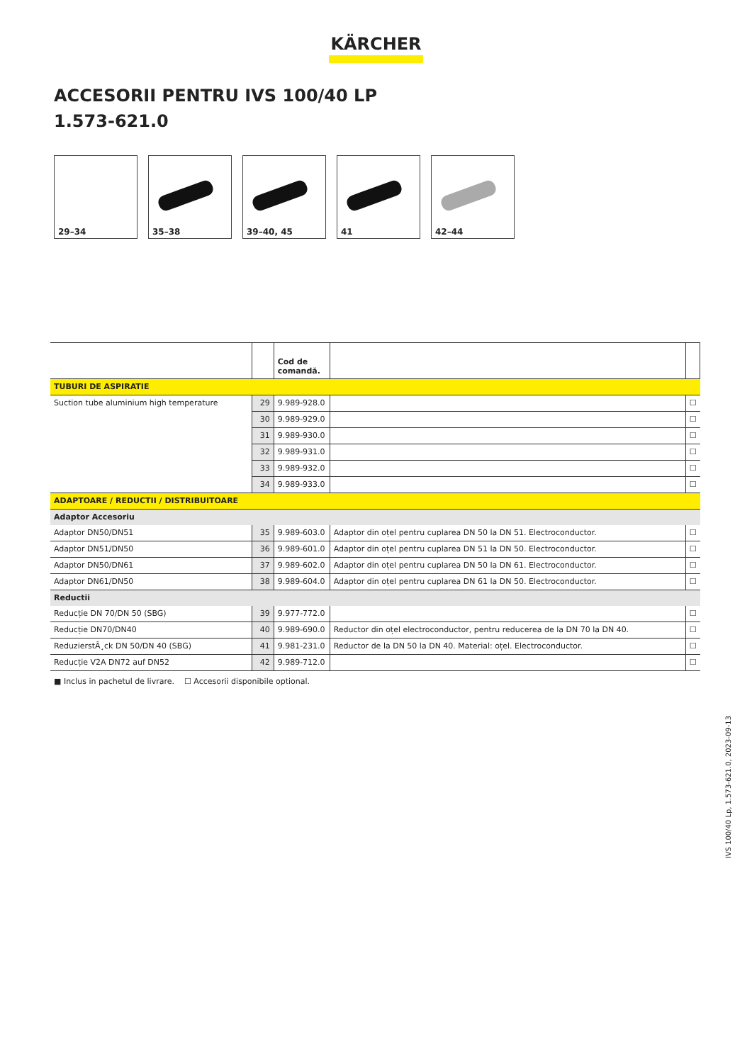KÄRCHER
ACCESORII PENTRU IVS 100/40 LP
1.573-621.0
29–34
35–38
39–40, 45
41
42–44
| | | Cod de comandă. | | |
| --- | --- | --- | --- | --- |
| TUBURI DE ASPIRATIE | | | | |
| Suction tube aluminium high temperature | 29 | 9.989-928.0 | | ☐ |
| | 30 | 9.989-929.0 | | ☐ |
| | 31 | 9.989-930.0 | | ☐ |
| | 32 | 9.989-931.0 | | ☐ |
| | 33 | 9.989-932.0 | | ☐ |
| | 34 | 9.989-933.0 | | ☐ |
| ADAPTOARE / REDUCTII / DISTRIBUITOARE | | | | |
| Adaptor Accesoriu | | | | |
| Adaptor DN50/DN51 | 35 | 9.989-603.0 | Adaptor din oțel pentru cuplarea DN 50 la DN 51. Electroconductor. | ☐ |
| Adaptor DN51/DN50 | 36 | 9.989-601.0 | Adaptor din oțel pentru cuplarea DN 51 la DN 50. Electroconductor. | ☐ |
| Adaptor DN50/DN61 | 37 | 9.989-602.0 | Adaptor din oțel pentru cuplarea DN 50 la DN 61. Electroconductor. | ☐ |
| Adaptor DN61/DN50 | 38 | 9.989-604.0 | Adaptor din oțel pentru cuplarea DN 61 la DN 50. Electroconductor. | ☐ |
| Reductii | | | | |
| Reducție DN 70/DN 50 (SBG) | 39 | 9.977-772.0 | | ☐ |
| Reducție DN70/DN40 | 40 | 9.989-690.0 | Reductor din oțel electroconductor, pentru reducerea de la DN 70 la DN 40. | ☐ |
| ReduzierstÂ¸ck DN 50/DN 40 (SBG) | 41 | 9.981-231.0 | Reductor de la DN 50 la DN 40. Material: oțel. Electroconductor. | ☐ |
| Reducție V2A DN72 auf DN52 | 42 | 9.989-712.0 | | ☐ |
■ Inclus in pachetul de livrare. ☐ Accesorii disponibile optional.
IVS 100/40 Lp, 1.573-621.0, 2023-09-13